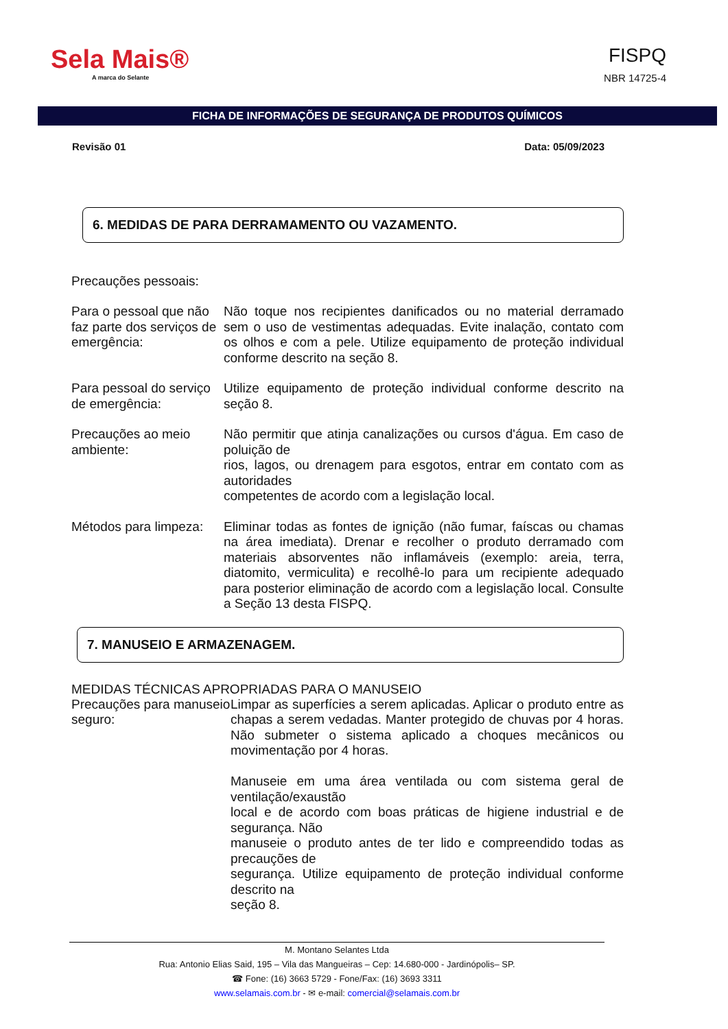Sela Mais®
A marca do Selante
FISPQ
NBR 14725-4
FICHA DE INFORMAÇÕES DE SEGURANÇA DE PRODUTOS QUÍMICOS
Revisão 01 Data: 05/09/2023
6. MEDIDAS DE PARA DERRAMAMENTO OU VAZAMENTO.
Precauções pessoais:
Para o pessoal que não faz parte dos serviços de emergência:
Não toque nos recipientes danificados ou no material derramado sem o uso de vestimentas adequadas. Evite inalação, contato com os olhos e com a pele. Utilize equipamento de proteção individual conforme descrito na seção 8.
Para pessoal do serviço de emergência:
Utilize equipamento de proteção individual conforme descrito na seção 8.
Precauções ao meio ambiente:
Não permitir que atinja canalizações ou cursos d'água. Em caso de poluição de
rios, lagos, ou drenagem para esgotos, entrar em contato com as autoridades
competentes de acordo com a legislação local.
Métodos para limpeza:
Eliminar todas as fontes de ignição (não fumar, faíscas ou chamas na área imediata). Drenar e recolher o produto derramado com materiais absorventes não inflamáveis (exemplo: areia, terra, diatomito, vermiculita) e recolhê-lo para um recipiente adequado para posterior eliminação de acordo com a legislação local. Consulte a Seção 13 desta FISPQ.
7. MANUSEIO E ARMAZENAGEM.
MEDIDAS TÉCNICAS APROPRIADAS PARA O MANUSEIO
Precauções para manuseio seguro:
Limpar as superfícies a serem aplicadas. Aplicar o produto entre as chapas a serem vedadas. Manter protegido de chuvas por 4 horas. Não submeter o sistema aplicado a choques mecânicos ou movimentação por 4 horas.
Manuseie em uma área ventilada ou com sistema geral de ventilação/exaustão
local e de acordo com boas práticas de higiene industrial e de segurança. Não
manuseie o produto antes de ter lido e compreendido todas as precauções de
segurança. Utilize equipamento de proteção individual conforme descrito na
seção 8.
M. Montano Selantes Ltda
Rua: Antonio Elias Said, 195 – Vila das Mangueiras – Cep: 14.680-000 - Jardinópolis– SP.
☎ Fone: (16) 3663 5729 - Fone/Fax: (16) 3693 3311
www.selamais.com.br - ✉ e-mail: comercial@selamais.com.br